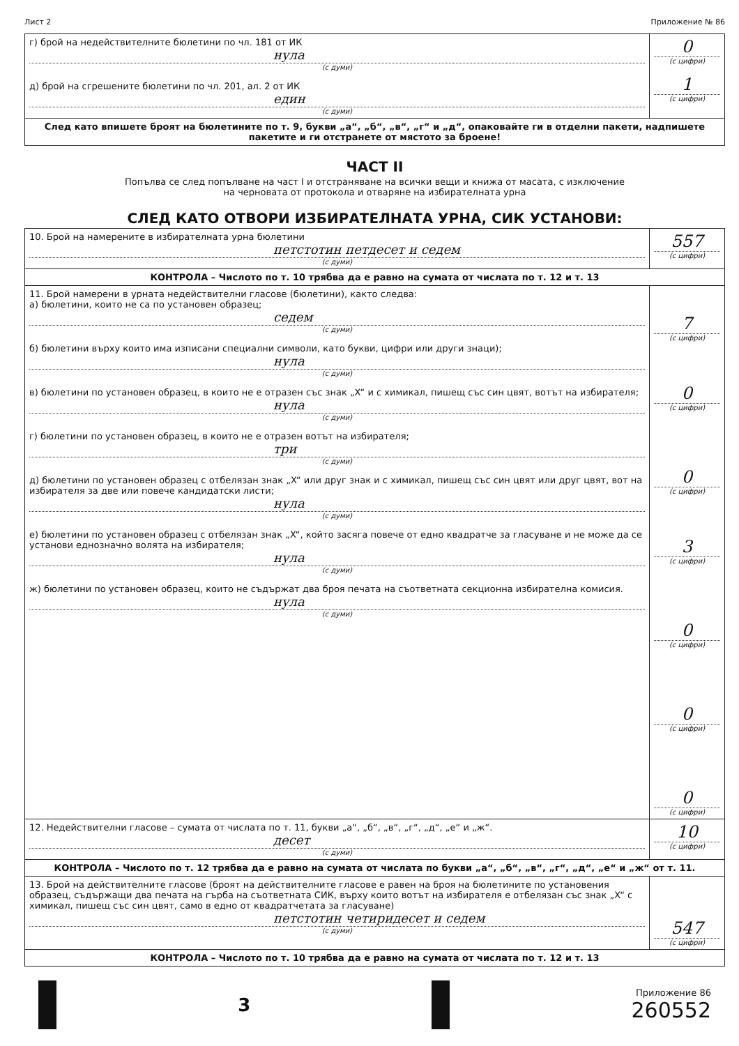Лист 2 Приложение № 86
| г) брой на недействителните бюлетини по чл. 181 от ИК нула (с думи) д) брой на сгрешените бюлетини по чл. 201, ал. 2 от ИК един (с думи) | 0 (с цифри) 1 (с цифри) |
| След като впишете броят на бюлетините по т. 9, букви „а“, „б“, „в“, „г“ и „д“, опаковайте ги в отделни пакети, надпишете пакетите и ги отстранете от мястото за броене! | |
ЧАСТ II
Попълва се след попълване на част I и отстраняване на всички вещи и книжа от масата, с изключение
на черновата от протокола и отваряне на избирателната урна
СЛЕД КАТО ОТВОРИ ИЗБИРАТЕЛНАТА УРНА, СИК УСТАНОВИ:
| 10. Брой на намерените в избирателната урна бюлетини петстотин петдесет и седем (с думи) | 557 (с цифри) |
| КОНТРОЛА – Числото по т. 10 трябва да е равно на сумата от числата по т. 12 и т. 13 | |
| 11. Брой намерени в урната недействителни гласове (бюлетини), както следва: а) бюлетини, които не са по установен образец; седем (с думи) б) бюлетини върху които има изписани специални символи, като букви, цифри или други знаци); нула (с думи) в) бюлетини по установен образец, в които не е отразен със знак „X“ и с химикал, пишещ със син цвят, вотът на избирателя; нула (с думи) г) бюлетини по установен образец, в които не е отразен вотът на избирателя; три (с думи) д) бюлетини по установен образец с отбелязан знак „X“ или друг знак и с химикал, пишещ със син цвят или друг цвят, вот на избирателя за две или повече кандидатски листи; нула (с думи) е) бюлетини по установен образец с отбелязан знак „X“, който засяга повече от едно квадратче за гласуване и не може да се установи еднозначно волята на избирателя; нула (с думи) ж) бюлетини по установен образец, които не съдържат два броя печата на съответната секционна избирателна комисия. нула (с думи) | 7 (с цифри) 0 (с цифри) 0 (с цифри) 3 (с цифри) 0 (с цифри) 0 (с цифри) 0 (с цифри) |
| 12. Недействителни гласове – сумата от числата по т. 11, букви „а“, „б“, „в“, „г“, „д“, „е“ и „ж“. десет (с думи) | 10 (с цифри) |
| КОНТРОЛА – Числото по т. 12 трябва да е равно на сумата от числата по букви „а“, „б“, „в“, „г“, „д“, „е“ и „ж“ от т. 11. | |
| 13. Брой на действителните гласове (броят на действителните гласове е равен на броя на бюлетините по установения образец, съдържащи два печата на гърба на съответната СИК, върху които вотът на избирателя е отбелязан със знак „X“ с химикал, пишещ със син цвят, само в едно от квадратчетата за гласуване) петстотин четиридесет и седем (с думи) | 547 (с цифри) |
| КОНТРОЛА – Числото по т. 10 трябва да е равно на сумата от числата по т. 12 и т. 13 | |
3
Приложение 86
260552